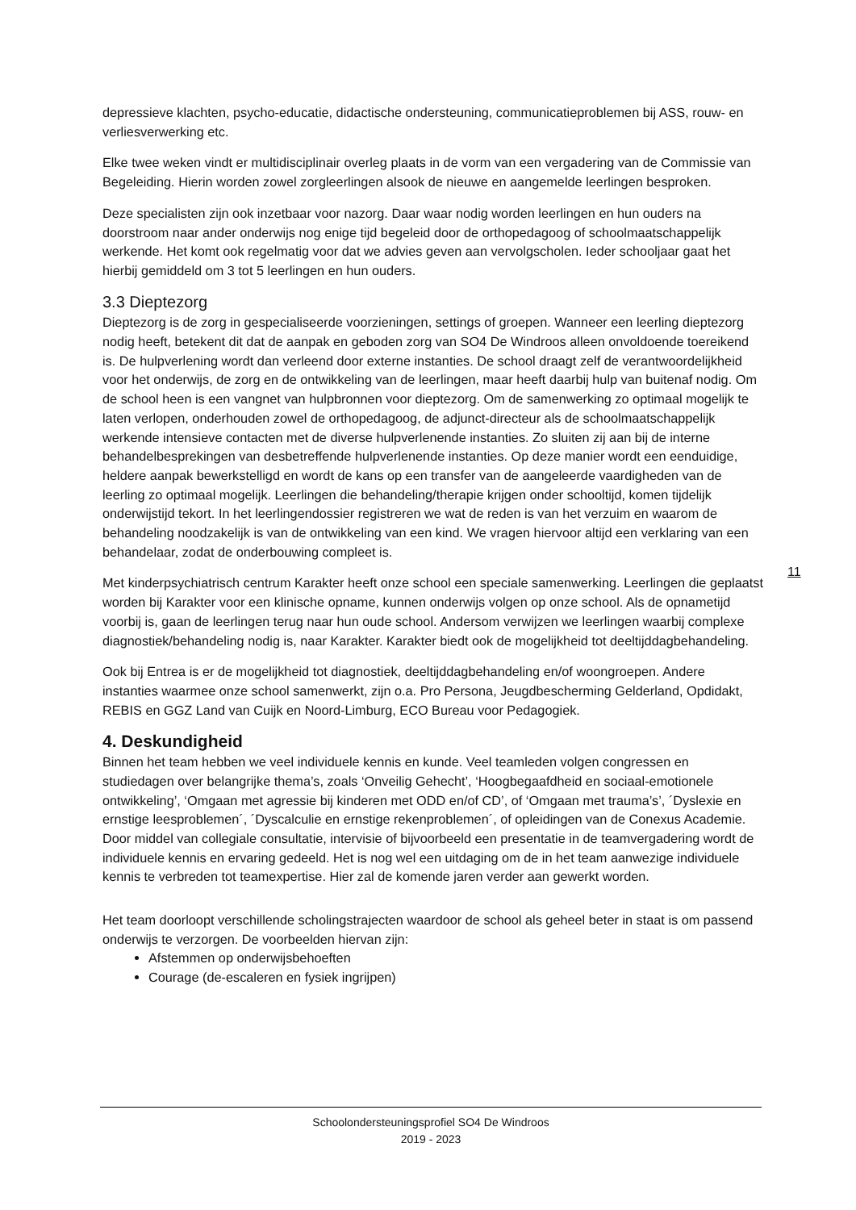depressieve klachten, psycho-educatie, didactische ondersteuning, communicatieproblemen bij ASS, rouw- en verliesverwerking etc.
Elke twee weken vindt er multidisciplinair overleg plaats in de vorm van een vergadering van de Commissie van Begeleiding. Hierin worden zowel zorgleerlingen alsook de nieuwe en aangemelde leerlingen besproken.
Deze specialisten zijn ook inzetbaar voor nazorg. Daar waar nodig worden leerlingen en hun ouders na doorstroom naar ander onderwijs nog enige tijd begeleid door de orthopedagoog of schoolmaatschappelijk werkende. Het komt ook regelmatig voor dat we advies geven aan vervolgscholen. Ieder schooljaar gaat het hierbij gemiddeld om 3 tot 5 leerlingen en hun ouders.
3.3 Dieptezorg
Dieptezorg is de zorg in gespecialiseerde voorzieningen, settings of groepen. Wanneer een leerling dieptezorg nodig heeft, betekent dit dat de aanpak en geboden zorg van SO4 De Windroos alleen onvoldoende toereikend is. De hulpverlening wordt dan verleend door externe instanties. De school draagt zelf de verantwoordelijkheid voor het onderwijs, de zorg en de ontwikkeling van de leerlingen, maar heeft daarbij hulp van buitenaf nodig. Om de school heen is een vangnet van hulpbronnen voor dieptezorg. Om de samenwerking zo optimaal mogelijk te laten verlopen, onderhouden zowel de orthopedagoog, de adjunct-directeur als de schoolmaatschappelijk werkende intensieve contacten met de diverse hulpverlenende instanties. Zo sluiten zij aan bij de interne behandelbesprekingen van desbetreffende hulpverlenende instanties. Op deze manier wordt een eenduidige, heldere aanpak bewerkstelligd en wordt de kans op een transfer van de aangeleerde vaardigheden van de leerling zo optimaal mogelijk. Leerlingen die behandeling/therapie krijgen onder schooltijd, komen tijdelijk onderwijstijd tekort. In het leerlingendossier registreren we wat de reden is van het verzuim en waarom de behandeling noodzakelijk is van de ontwikkeling van een kind. We vragen hiervoor altijd een verklaring van een behandelaar, zodat de onderbouwing compleet is.
Met kinderpsychiatrisch centrum Karakter heeft onze school een speciale samenwerking. Leerlingen die geplaatst worden bij Karakter voor een klinische opname, kunnen onderwijs volgen op onze school. Als de opnametijd voorbij is, gaan de leerlingen terug naar hun oude school. Andersom verwijzen we leerlingen waarbij complexe diagnostiek/behandeling nodig is, naar Karakter. Karakter biedt ook de mogelijkheid tot deeltijddagbehandeling.
Ook bij Entrea is er de mogelijkheid tot diagnostiek, deeltijddagbehandeling en/of woongroepen. Andere instanties waarmee onze school samenwerkt, zijn o.a. Pro Persona, Jeugdbescherming Gelderland, Opdidakt, REBIS en GGZ Land van Cuijk en Noord-Limburg, ECO Bureau voor Pedagogiek.
4. Deskundigheid
Binnen het team hebben we veel individuele kennis en kunde. Veel teamleden volgen congressen en studiedagen over belangrijke thema’s, zoals ‘Onveilig Gehecht’, ‘Hoogbegaafdheid en sociaal-emotionele ontwikkeling’, ‘Omgaan met agressie bij kinderen met ODD en/of CD’, of ‘Omgaan met trauma’s’, ´Dyslexie en ernstige leesproblemen´, ´Dyscalculie en ernstige rekenproblemen´, of opleidingen van de Conexus Academie. Door middel van collegiale consultatie, intervisie of bijvoorbeeld een presentatie in de teamvergadering wordt de individuele kennis en ervaring gedeeld. Het is nog wel een uitdaging om de in het team aanwezige individuele kennis te verbreden tot teamexpertise. Hier zal de komende jaren verder aan gewerkt worden.
Het team doorloopt verschillende scholingstrajecten waardoor de school als geheel beter in staat is om passend onderwijs te verzorgen. De voorbeelden hiervan zijn:
Afstemmen op onderwijsbehoeften
Courage (de-escaleren en fysiek ingrijpen)
11
Schoolondersteuningsprofiel SO4 De Windroos
2019 - 2023